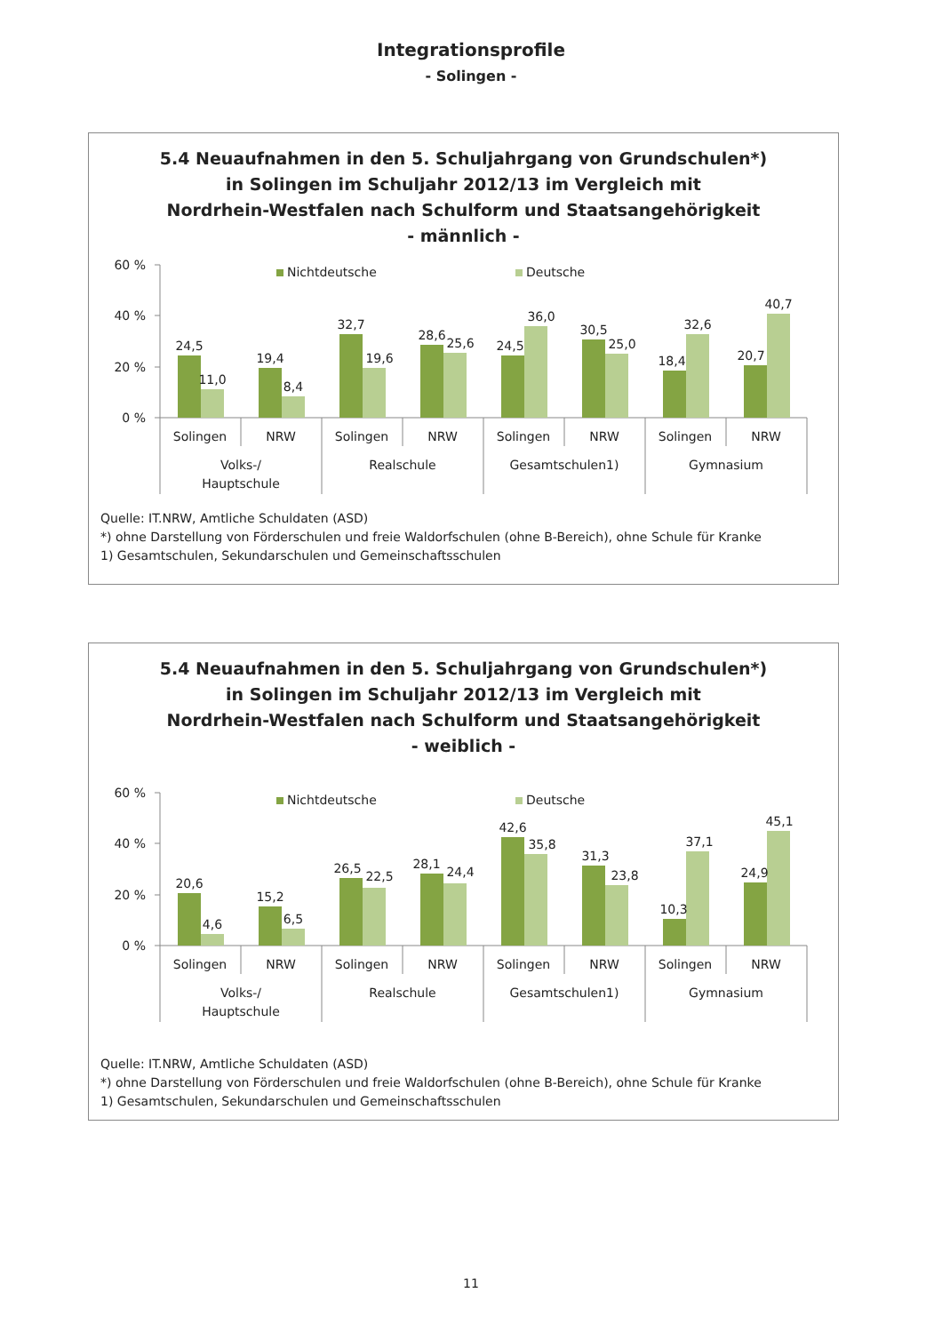Integrationsprofile
- Solingen -
5.4 Neuaufnahmen in den 5. Schuljahrgang von Grundschulen*)
in Solingen im Schuljahr 2012/13 im Vergleich mit
Nordrhein-Westfalen nach Schulform und Staatsangehörigkeit
- männlich -
60 %
40 %
20 %
0 %
Nichtdeutsche
Deutsche
24,5
11,0
19,4
8,4
32,7
19,6
28,6
25,6
24,5
36,0
30,5
25,0
18,4
32,6
20,7
40,7
Solingen
NRW
Solingen
NRW
Solingen
NRW
Solingen
NRW
Volks-/
Hauptschule
Realschule
Gesamtschulen1)
Gymnasium
Quelle: IT.NRW, Amtliche Schuldaten (ASD)
*) ohne Darstellung von Förderschulen und freie Waldorfschulen (ohne B-Bereich), ohne Schule für Kranke
1) Gesamtschulen, Sekundarschulen und Gemeinschaftsschulen
5.4 Neuaufnahmen in den 5. Schuljahrgang von Grundschulen*)
in Solingen im Schuljahr 2012/13 im Vergleich mit
Nordrhein-Westfalen nach Schulform und Staatsangehörigkeit
- weiblich -
60 %
40 %
20 %
0 %
Nichtdeutsche
Deutsche
20,6
4,6
15,2
6,5
26,5
22,5
28,1
24,4
42,6
35,8
31,3
23,8
10,3
37,1
24,9
45,1
Solingen
NRW
Solingen
NRW
Solingen
NRW
Solingen
NRW
Volks-/
Hauptschule
Realschule
Gesamtschulen1)
Gymnasium
Quelle: IT.NRW, Amtliche Schuldaten (ASD)
*) ohne Darstellung von Förderschulen und freie Waldorfschulen (ohne B-Bereich), ohne Schule für Kranke
1) Gesamtschulen, Sekundarschulen und Gemeinschaftsschulen
11